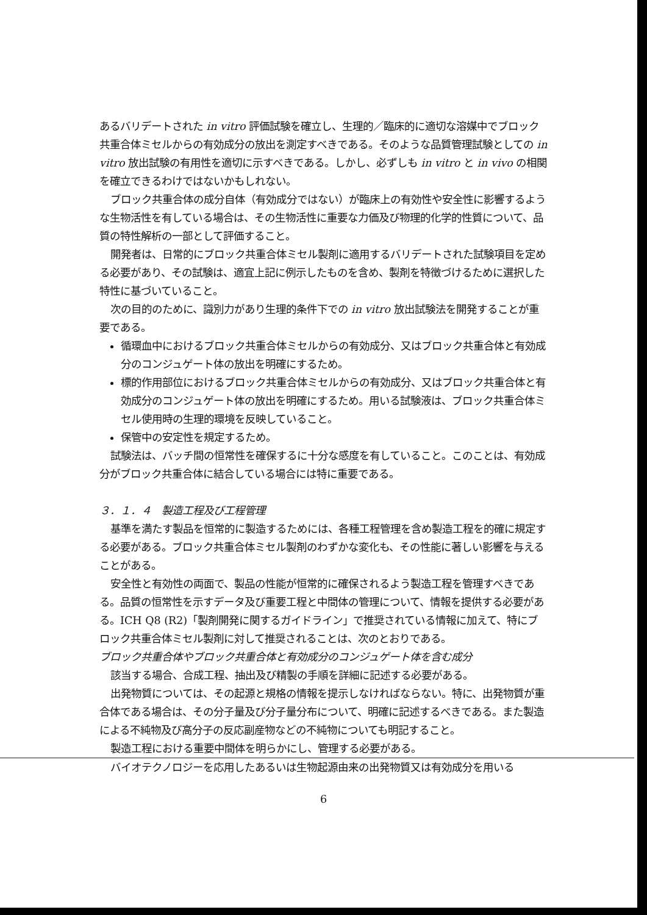あるバリデートされた in vitro 評価試験を確立し、生理的／臨床的に適切な溶媒中でブロック共重合体ミセルからの有効成分の放出を測定すべきである。そのような品質管理試験としての in vitro 放出試験の有用性を適切に示すべきである。しかし、必ずしも in vitro と in vivo の相関を確立できるわけではないかもしれない。
ブロック共重合体の成分自体（有効成分ではない）が臨床上の有効性や安全性に影響するような生物活性を有している場合は、その生物活性に重要な力価及び物理的化学的性質について、品質の特性解析の一部として評価すること。
開発者は、日常的にブロック共重合体ミセル製剤に適用するバリデートされた試験項目を定める必要があり、その試験は、適宜上記に例示したものを含め、製剤を特徴づけるために選択した特性に基づいていること。
次の目的のために、識別力があり生理的条件下での in vitro 放出試験法を開発することが重要である。
循環血中におけるブロック共重合体ミセルからの有効成分、又はブロック共重合体と有効成分のコンジュゲート体の放出を明確にするため。
標的作用部位におけるブロック共重合体ミセルからの有効成分、又はブロック共重合体と有効成分のコンジュゲート体の放出を明確にするため。用いる試験液は、ブロック共重合体ミセル使用時の生理的環境を反映していること。
保管中の安定性を規定するため。
試験法は、バッチ間の恒常性を確保するに十分な感度を有していること。このことは、有効成分がブロック共重合体に結合している場合には特に重要である。
３．１．４　製造工程及び工程管理
基準を満たす製品を恒常的に製造するためには、各種工程管理を含め製造工程を的確に規定する必要がある。ブロック共重合体ミセル製剤のわずかな変化も、その性能に著しい影響を与えることがある。
安全性と有効性の両面で、製品の性能が恒常的に確保されるよう製造工程を管理すべきである。品質の恒常性を示すデータ及び重要工程と中間体の管理について、情報を提供する必要がある。ICH Q8 (R2)「製剤開発に関するガイドライン」で推奨されている情報に加えて、特にブロック共重合体ミセル製剤に対して推奨されることは、次のとおりである。
ブロック共重合体やブロック共重合体と有効成分のコンジュゲート体を含む成分
該当する場合、合成工程、抽出及び精製の手順を詳細に記述する必要がある。
出発物質については、その起源と規格の情報を提示しなければならない。特に、出発物質が重合体である場合は、その分子量及び分子量分布について、明確に記述するべきである。また製造による不純物及び高分子の反応副産物などの不純物についても明記すること。
製造工程における重要中間体を明らかにし、管理する必要がある。
バイオテクノロジーを応用したあるいは生物起源由来の出発物質又は有効成分を用いる
6